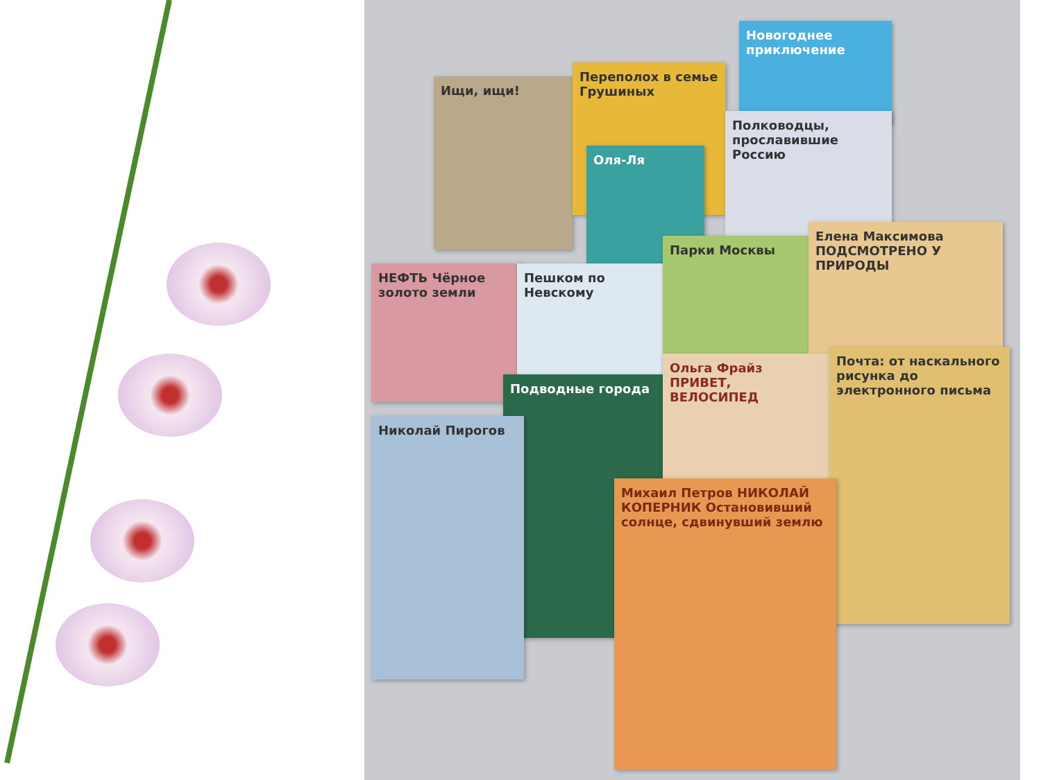Ищи, ищи!
Переполох в семье Грушиных
Новогоднее приключение
Полководцы, прославившие Россию
Оля-Ля
НЕФТЬ Чёрное золото земли
Пешком по Невскому
Парки Москвы
Елена Максимова ПОДСМОТРЕНО У ПРИРОДЫ
Подводные города
Николай Пирогов
Ольга Фрайз ПРИВЕТ, ВЕЛОСИПЕД
Почта: от наскального рисунка до электронного письма
Михаил Петров НИКОЛАЙ КОПЕРНИК Остановивший солнце, сдвинувший землю